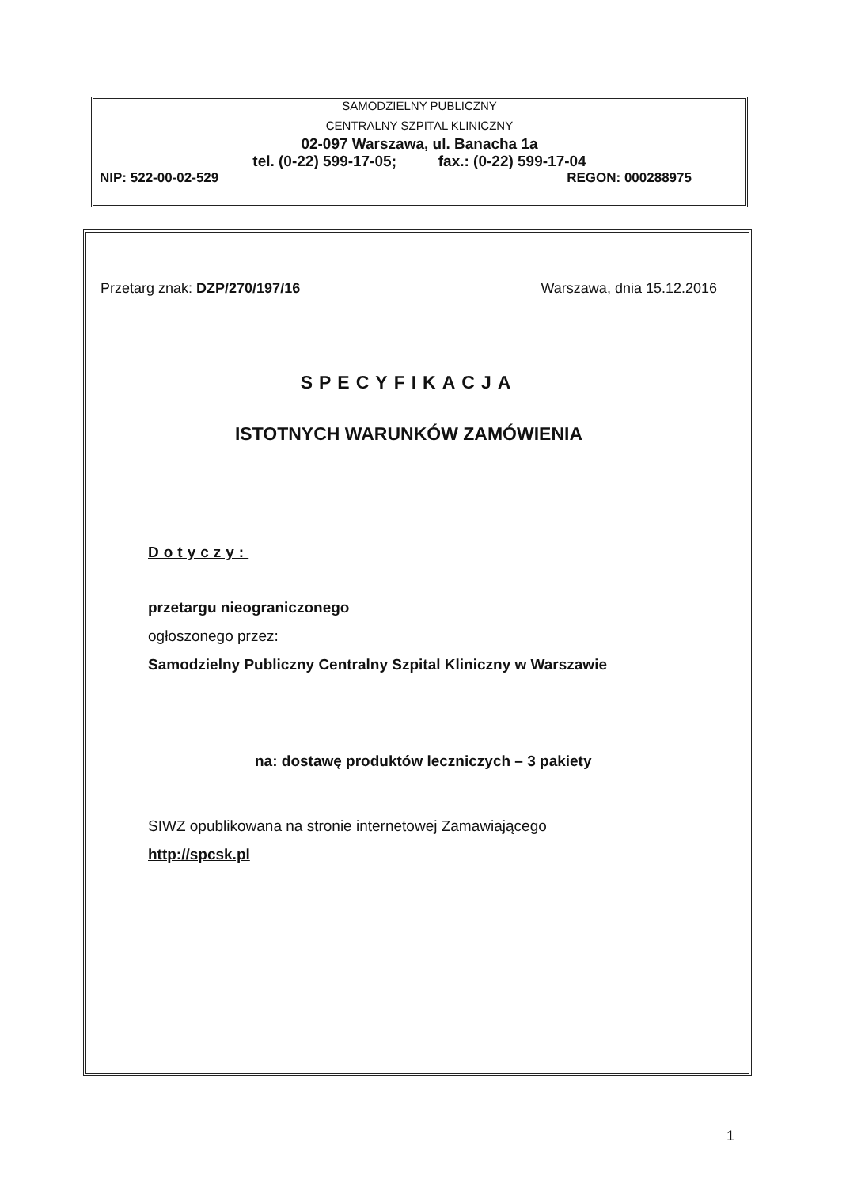SAMODZIELNY PUBLICZNY
CENTRALNY SZPITAL KLINICZNY
02-097 Warszawa, ul. Banacha 1a
tel. (0-22) 599-17-05; fax.: (0-22) 599-17-04
NIP: 522-00-02-529 REGON: 000288975
Przetarg znak: DZP/270/197/16 Warszawa, dnia 15.12.2016
SPECYFIKACJA
ISTOTNYCH WARUNKÓW ZAMÓWIENIA
Dotyczy:
przetargu nieograniczonego
ogłoszonego przez:
Samodzielny Publiczny Centralny Szpital Kliniczny w Warszawie
na: dostawę produktów leczniczych – 3 pakiety
SIWZ opublikowana na stronie internetowej Zamawiającego
http://spcsk.pl
1